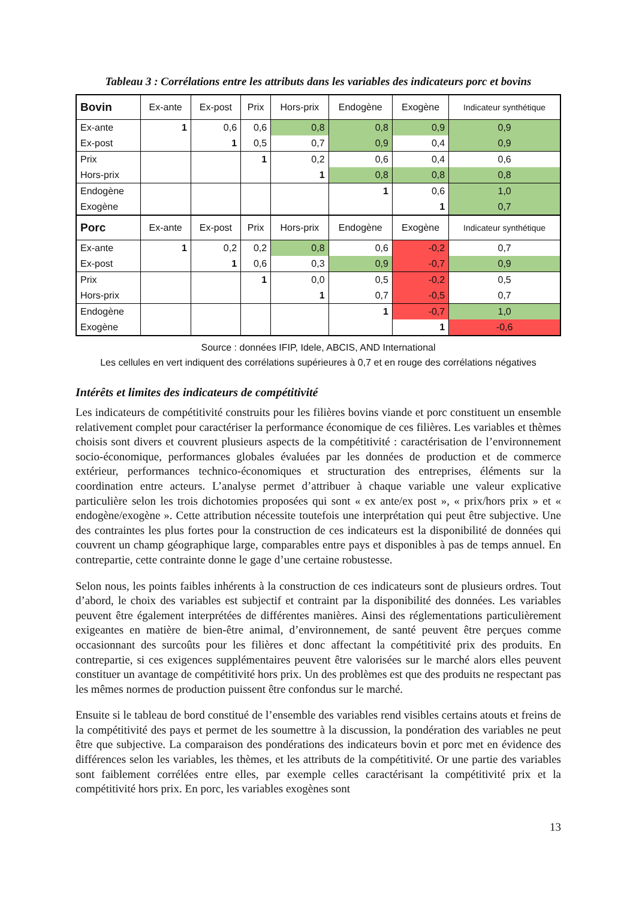Tableau 3 : Corrélations entre les attributs dans les variables des indicateurs porc et bovins
| Bovin | Ex-ante | Ex-post | Prix | Hors-prix | Endogène | Exogène | Indicateur synthétique |
| --- | --- | --- | --- | --- | --- | --- | --- |
| Ex-ante | 1 | 0,6 | 0,6 | 0,8 | 0,8 | 0,9 | 0,9 |
| Ex-post | | 1 | 0,5 | 0,7 | 0,9 | 0,4 | 0,9 |
| Prix | | | 1 | 0,2 | 0,6 | 0,4 | 0,6 |
| Hors-prix | | | | 1 | 0,8 | 0,8 | 0,8 |
| Endogène | | | | | 1 | 0,6 | 1,0 |
| Exogène | | | | | | 1 | 0,7 |
| Porc | Ex-ante | Ex-post | Prix | Hors-prix | Endogène | Exogène | Indicateur synthétique |
| Ex-ante | 1 | 0,2 | 0,2 | 0,8 | 0,6 | -0,2 | 0,7 |
| Ex-post | | 1 | 0,6 | 0,3 | 0,9 | -0,7 | 0,9 |
| Prix | | | 1 | 0,0 | 0,5 | -0,2 | 0,5 |
| Hors-prix | | | | 1 | 0,7 | -0,5 | 0,7 |
| Endogène | | | | | 1 | -0,7 | 1,0 |
| Exogène | | | | | | 1 | -0,6 |
Source : données IFIP, Idele, ABCIS, AND International
Les cellules en vert indiquent des corrélations supérieures à 0,7 et en rouge des corrélations négatives
Intérêts et limites des indicateurs de compétitivité
Les indicateurs de compétitivité construits pour les filières bovins viande et porc constituent un ensemble relativement complet pour caractériser la performance économique de ces filières. Les variables et thèmes choisis sont divers et couvrent plusieurs aspects de la compétitivité : caractérisation de l’environnement socio-économique, performances globales évaluées par les données de production et de commerce extérieur, performances technico-économiques et structuration des entreprises, éléments sur la coordination entre acteurs. L’analyse permet d’attribuer à chaque variable une valeur explicative particulière selon les trois dichotomies proposées qui sont « ex ante/ex post », « prix/hors prix » et « endogène/exogène ». Cette attribution nécessite toutefois une interprétation qui peut être subjective. Une des contraintes les plus fortes pour la construction de ces indicateurs est la disponibilité de données qui couvrent un champ géographique large, comparables entre pays et disponibles à pas de temps annuel. En contrepartie, cette contrainte donne le gage d’une certaine robustesse.
Selon nous, les points faibles inhérents à la construction de ces indicateurs sont de plusieurs ordres. Tout d’abord, le choix des variables est subjectif et contraint par la disponibilité des données. Les variables peuvent être également interprétées de différentes manières. Ainsi des réglementations particulièrement exigeantes en matière de bien-être animal, d’environnement, de santé peuvent être perçues comme occasionnant des surcoûts pour les filières et donc affectant la compétitivité prix des produits. En contrepartie, si ces exigences supplémentaires peuvent être valorisées sur le marché alors elles peuvent constituer un avantage de compétitivité hors prix. Un des problèmes est que des produits ne respectant pas les mêmes normes de production puissent être confondus sur le marché.
Ensuite si le tableau de bord constitué de l’ensemble des variables rend visibles certains atouts et freins de la compétitivité des pays et permet de les soumettre à la discussion, la pondération des variables ne peut être que subjective. La comparaison des pondérations des indicateurs bovin et porc met en évidence des différences selon les variables, les thèmes, et les attributs de la compétitivité. Or une partie des variables sont faiblement corrélées entre elles, par exemple celles caractérisant la compétitivité prix et la compétitivité hors prix. En porc, les variables exogènes sont
13